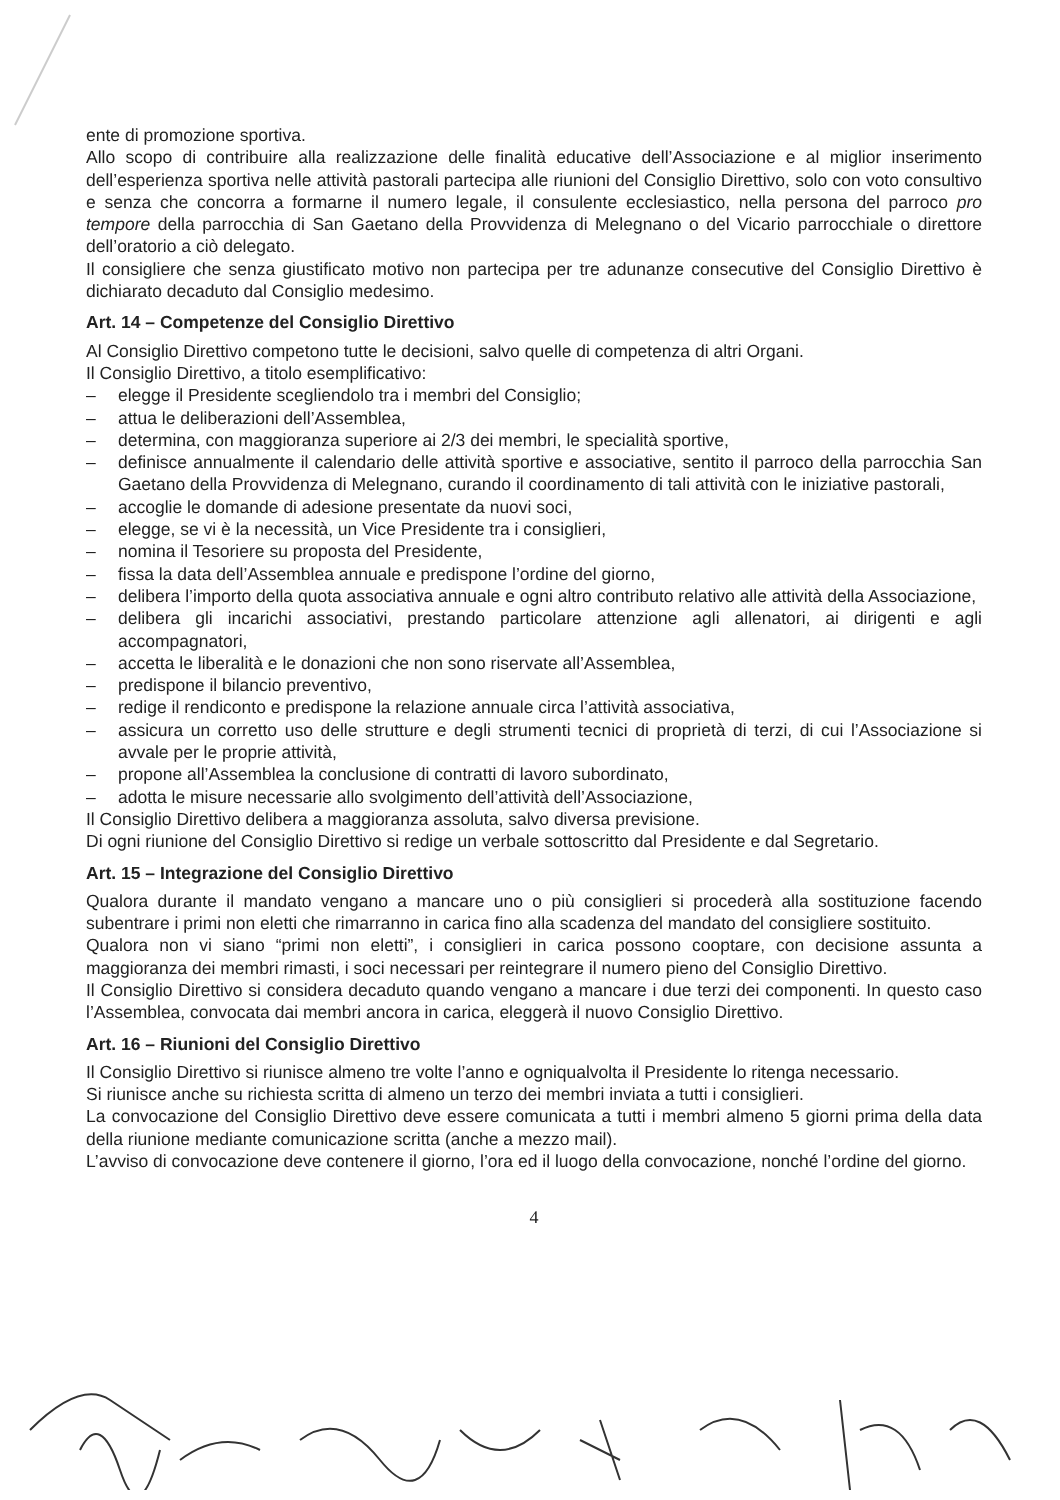ente di promozione sportiva.
Allo scopo di contribuire alla realizzazione delle finalità educative dell’Associazione e al miglior inserimento dell’esperienza sportiva nelle attività pastorali partecipa alle riunioni del Consiglio Direttivo, solo con voto consultivo e senza che concorra a formarne il numero legale, il consulente ecclesiastico, nella persona del parroco pro tempore della parrocchia di San Gaetano della Provvidenza di Melegnano o del Vicario parrocchiale o direttore dell’oratorio a ciò delegato.
Il consigliere che senza giustificato motivo non partecipa per tre adunanze consecutive del Consiglio Direttivo è dichiarato decaduto dal Consiglio medesimo.
Art. 14 – Competenze del Consiglio Direttivo
Al Consiglio Direttivo competono tutte le decisioni, salvo quelle di competenza di altri Organi.
Il Consiglio Direttivo, a titolo esemplificativo:
– elegge il Presidente scegliendolo tra i membri del Consiglio;
– attua le deliberazioni dell’Assemblea,
– determina, con maggioranza superiore ai 2/3 dei membri, le specialità sportive,
– definisce annualmente il calendario delle attività sportive e associative, sentito il parroco della parrocchia San Gaetano della Provvidenza di Melegnano, curando il coordinamento di tali attività con le iniziative pastorali,
– accoglie le domande di adesione presentate da nuovi soci,
– elegge, se vi è la necessità, un Vice Presidente tra i consiglieri,
– nomina il Tesoriere su proposta del Presidente,
– fissa la data dell’Assemblea annuale e predispone l’ordine del giorno,
– delibera l’importo della quota associativa annuale e ogni altro contributo relativo alle attività della Associazione,
– delibera gli incarichi associativi, prestando particolare attenzione agli allenatori, ai dirigenti e agli accompagnatori,
– accetta le liberalità e le donazioni che non sono riservate all’Assemblea,
– predispone il bilancio preventivo,
– redige il rendiconto e predispone la relazione annuale circa l’attività associativa,
– assicura un corretto uso delle strutture e degli strumenti tecnici di proprietà di terzi, di cui l’Associazione si avvale per le proprie attività,
– propone all’Assemblea la conclusione di contratti di lavoro subordinato,
– adotta le misure necessarie allo svolgimento dell’attività dell’Associazione,
Il Consiglio Direttivo delibera a maggioranza assoluta, salvo diversa previsione.
Di ogni riunione del Consiglio Direttivo si redige un verbale sottoscritto dal Presidente e dal Segretario.
Art. 15 – Integrazione del Consiglio Direttivo
Qualora durante il mandato vengano a mancare uno o più consiglieri si procederà alla sostituzione facendo subentrare i primi non eletti che rimarranno in carica fino alla scadenza del mandato del consigliere sostituito.
Qualora non vi siano “primi non eletti”, i consiglieri in carica possono cooptare, con decisione assunta a maggioranza dei membri rimasti, i soci necessari per reintegrare il numero pieno del Consiglio Direttivo.
Il Consiglio Direttivo si considera decaduto quando vengano a mancare i due terzi dei componenti. In questo caso l’Assemblea, convocata dai membri ancora in carica, eleggerà il nuovo Consiglio Direttivo.
Art. 16 – Riunioni del Consiglio Direttivo
Il Consiglio Direttivo si riunisce almeno tre volte l’anno e ogniqualvolta il Presidente lo ritenga necessario.
Si riunisce anche su richiesta scritta di almeno un terzo dei membri inviata a tutti i consiglieri.
La convocazione del Consiglio Direttivo deve essere comunicata a tutti i membri almeno 5 giorni prima della data della riunione mediante comunicazione scritta (anche a mezzo mail).
L’avviso di convocazione deve contenere il giorno, l’ora ed il luogo della convocazione, nonché l’ordine del giorno.
4